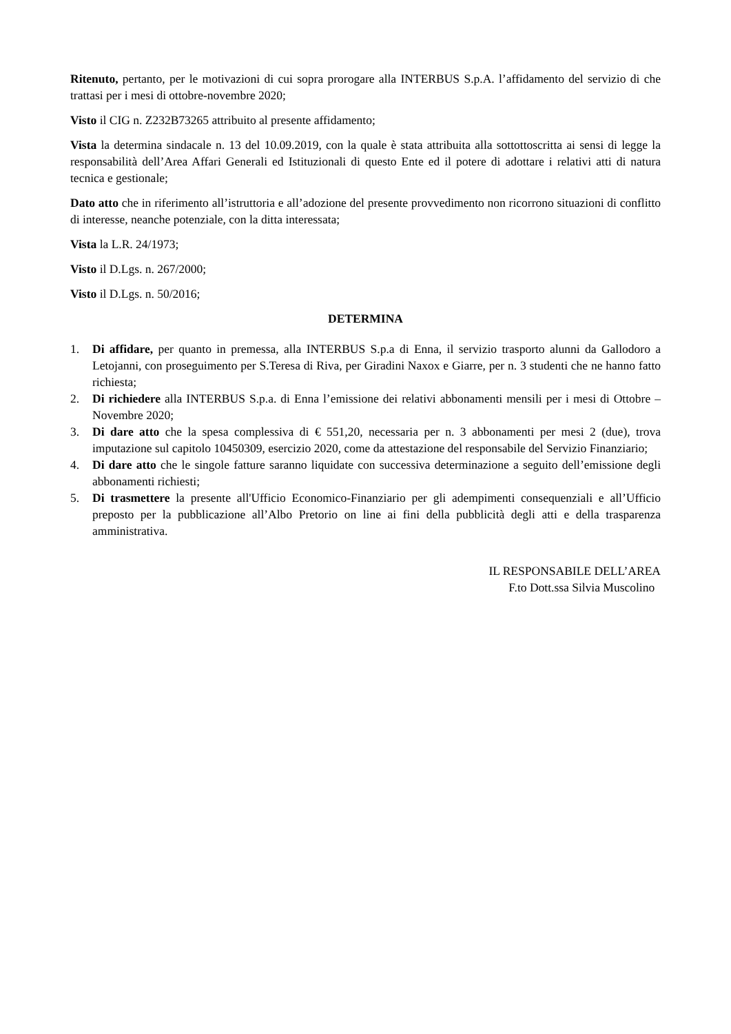Ritenuto, pertanto, per le motivazioni di cui sopra prorogare alla INTERBUS S.p.A. l’affidamento del servizio di che trattasi per i mesi di ottobre-novembre 2020;
Visto il CIG n. Z232B73265 attribuito al presente affidamento;
Vista la determina sindacale n. 13 del 10.09.2019, con la quale è stata attribuita alla sottottoscritta ai sensi di legge la responsabilità dell’Area Affari Generali ed Istituzionali di questo Ente ed il potere di adottare i relativi atti di natura tecnica e gestionale;
Dato atto che in riferimento all’istruttoria e all’adozione del presente provvedimento non ricorrono situazioni di conflitto di interesse, neanche potenziale, con la ditta interessata;
Vista la L.R. 24/1973;
Visto il D.Lgs. n. 267/2000;
Visto il D.Lgs. n. 50/2016;
DETERMINA
1. Di affidare, per quanto in premessa, alla INTERBUS S.p.a di Enna, il servizio trasporto alunni da Gallodoro a Letojanni, con proseguimento per S.Teresa di Riva, per Giradini Naxox e Giarre, per n. 3 studenti che ne hanno fatto richiesta;
2. Di richiedere alla INTERBUS S.p.a. di Enna l’emissione dei relativi abbonamenti mensili per i mesi di Ottobre – Novembre 2020;
3. Di dare atto che la spesa complessiva di € 551,20, necessaria per n. 3 abbonamenti per mesi 2 (due), trova imputazione sul capitolo 10450309, esercizio 2020, come da attestazione del responsabile del Servizio Finanziario;
4. Di dare atto che le singole fatture saranno liquidate con successiva determinazione a seguito dell’emissione degli abbonamenti richiesti;
5. Di trasmettere la presente all'Ufficio Economico-Finanziario per gli adempimenti consequenziali e all’Ufficio preposto per la pubblicazione all’Albo Pretorio on line ai fini della pubblicità degli atti e della trasparenza amministrativa.
IL RESPONSABILE DELL’AREA
F.to Dott.ssa Silvia Muscolino